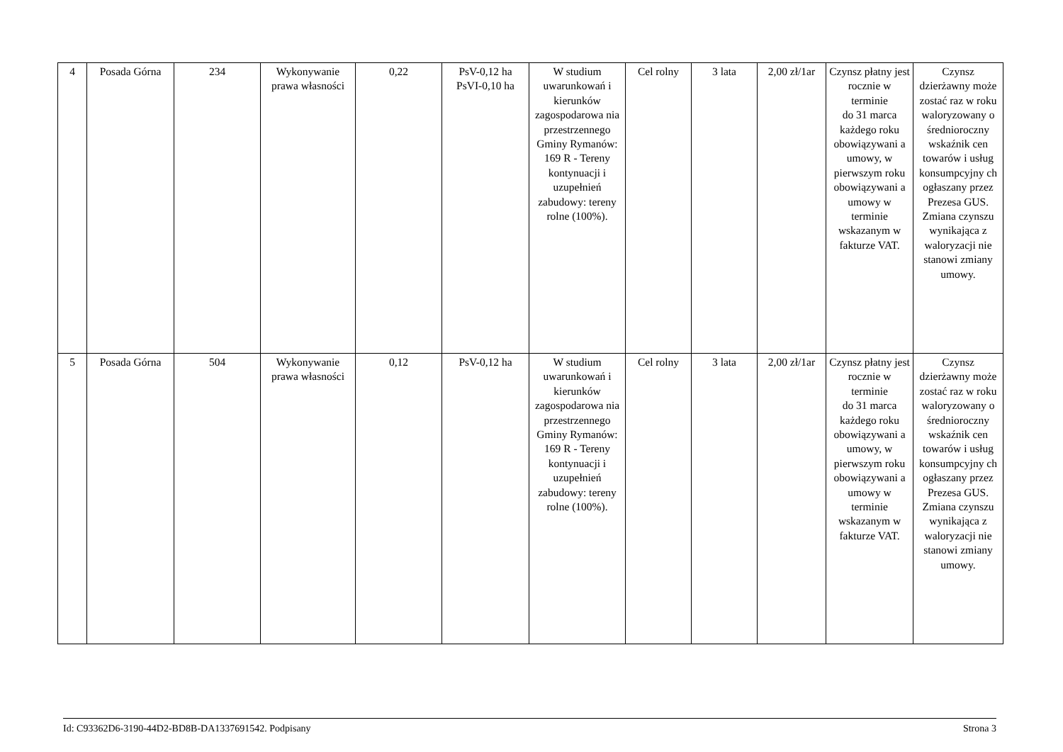| 4 | Posada Górna | 234 | Wykonywanie prawa własności | 0,22 | PsV-0,12 ha PsVI-0,10 ha | W studium uwarunkowań i kierunków zagospodarowa nia przestrzennego Gminy Rymanów: 169 R - Tereny kontynuacji i uzupełnień zabudowy: tereny rolne (100%). | Cel rolny | 3 lata | 2,00 zł/1ar | Czynsz płatny jest rocznie w terminie do 31 marca każdego roku obowiązywani a umowy, w pierwszym roku obowiązywani a umowy w terminie wskazanym w fakturze VAT. | Czynsz dzierżawny może zostać raz w roku waloryzowany o średnioroczny wskaźnik cen towarów i usług konsumpcyjny ch ogłaszany przez Prezesa GUS. Zmiana czynszu wynikająca z waloryzacji nie stanowi zmiany umowy. |
| 5 | Posada Górna | 504 | Wykonywanie prawa własności | 0,12 | PsV-0,12 ha | W studium uwarunkowań i kierunków zagospodarowa nia przestrzennego Gminy Rymanów: 169 R - Tereny kontynuacji i uzupełnień zabudowy: tereny rolne (100%). | Cel rolny | 3 lata | 2,00 zł/1ar | Czynsz płatny jest rocznie w terminie do 31 marca każdego roku obowiązywani a umowy, w pierwszym roku obowiązywani a umowy w terminie wskazanym w fakturze VAT. | Czynsz dzierżawny może zostać raz w roku waloryzowany o średnioroczny wskaźnik cen towarów i usług konsumpcyjny ch ogłaszany przez Prezesa GUS. Zmiana czynszu wynikająca z waloryzacji nie stanowi zmiany umowy. |
Id: C93362D6-3190-44D2-BD8B-DA1337691542. Podpisany Strona 3